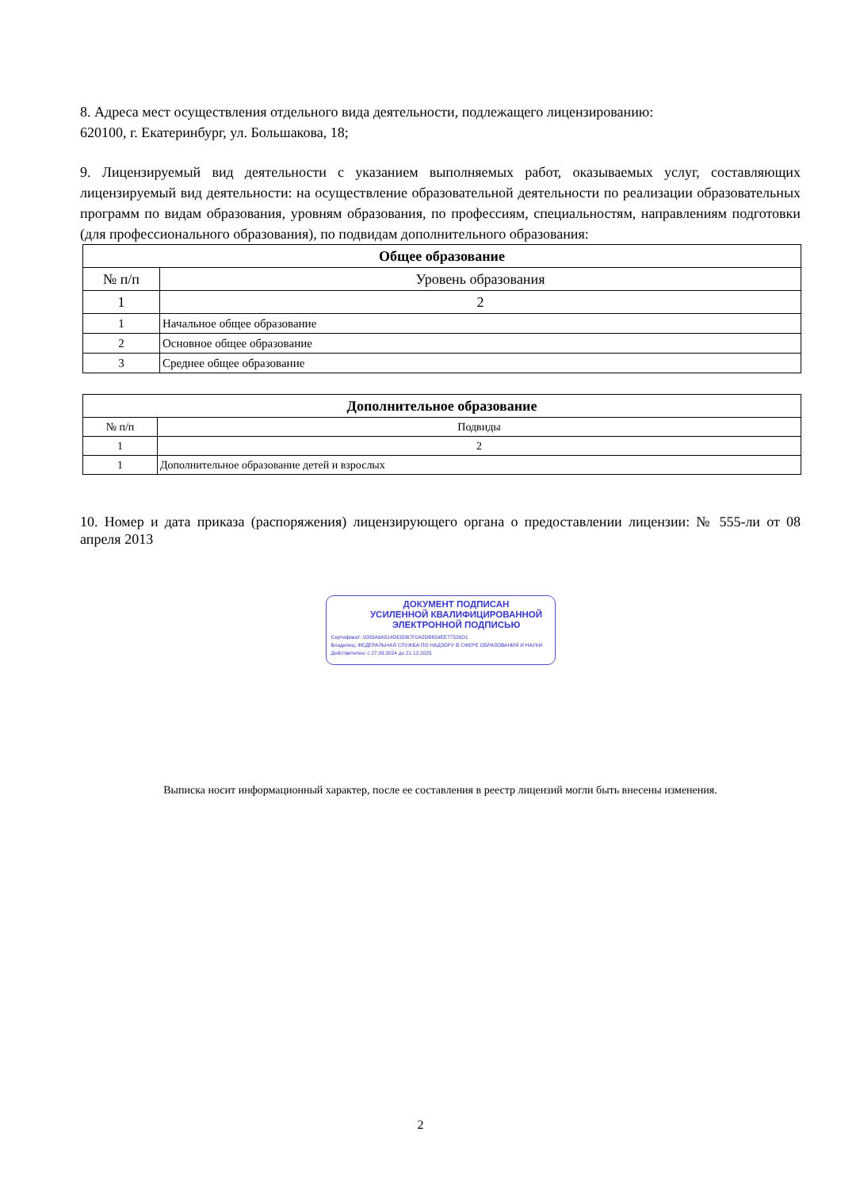8. Адреса мест осуществления отдельного вида деятельности, подлежащего лицензированию:
620100, г. Екатеринбург, ул. Большакова, 18;
9. Лицензируемый вид деятельности с указанием выполняемых работ, оказываемых услуг, составляющих лицензируемый вид деятельности: на осуществление образовательной деятельности по реализации образовательных программ по видам образования, уровням образования, по профессиям, специальностям, направлениям подготовки (для профессионального образования), по подвидам дополнительного образования:
| Общее образование | |
| --- | --- |
| № п/п | Уровень образования |
| 1 | 2 |
| 1 | Начальное общее образование |
| 2 | Основное общее образование |
| 3 | Среднее общее образование |
| Дополнительное образование | |
| --- | --- |
| № п/п | Подвиды |
| 1 | 2 |
| 1 | Дополнительное образование детей и взрослых |
10. Номер и дата приказа (распоряжения) лицензирующего органа о предоставлении лицензии: № 555-ли от 08 апреля 2013
ДОКУМЕНТ ПОДПИСАН
УСИЛЕННОЙ КВАЛИФИЦИРОВАННОЙ
ЭЛЕКТРОННОЙ ПОДПИСЬЮ
Сертификат: 0083A9A814DE8D67F0A2DB654EE77526D1
Владелец: ФЕДЕРАЛЬНАЯ СЛУЖБА ПО НАДЗОРУ В СФЕРЕ ОБРАЗОВАНИЯ И НАУКИ
Действителен: с 27.09.2024 до 21.12.2025
Выписка носит информационный характер, после ее составления в реестр лицензий могли быть внесены изменения.
2